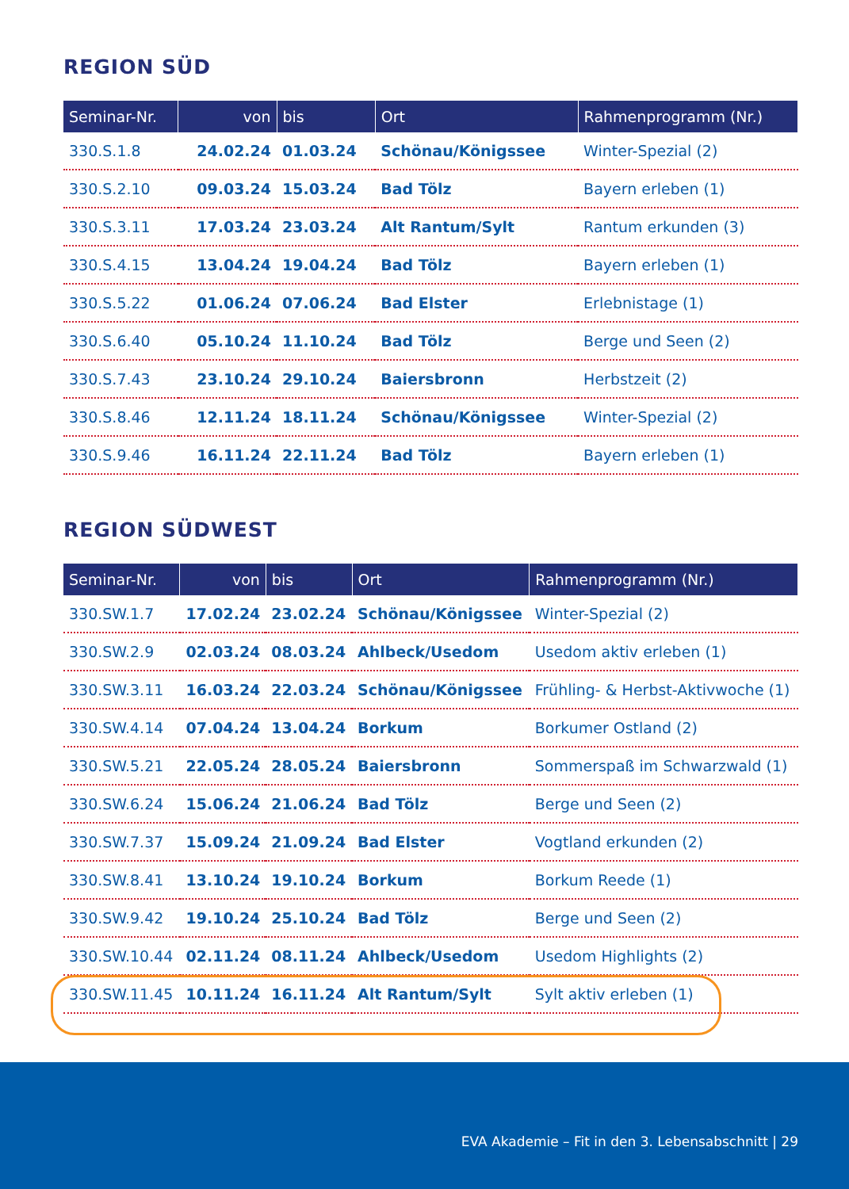REGION SÜD
| Seminar-Nr. | von | bis | Ort | Rahmenprogramm (Nr.) |
| --- | --- | --- | --- | --- |
| 330.S.1.8 | 24.02.24 | 01.03.24 | Schönau/Königssee | Winter-Spezial (2) |
| 330.S.2.10 | 09.03.24 | 15.03.24 | Bad Tölz | Bayern erleben (1) |
| 330.S.3.11 | 17.03.24 | 23.03.24 | Alt Rantum/Sylt | Rantum erkunden (3) |
| 330.S.4.15 | 13.04.24 | 19.04.24 | Bad Tölz | Bayern erleben (1) |
| 330.S.5.22 | 01.06.24 | 07.06.24 | Bad Elster | Erlebnistage (1) |
| 330.S.6.40 | 05.10.24 | 11.10.24 | Bad Tölz | Berge und Seen (2) |
| 330.S.7.43 | 23.10.24 | 29.10.24 | Baiersbronn | Herbstzeit (2) |
| 330.S.8.46 | 12.11.24 | 18.11.24 | Schönau/Königssee | Winter-Spezial (2) |
| 330.S.9.46 | 16.11.24 | 22.11.24 | Bad Tölz | Bayern erleben (1) |
REGION SÜDWEST
| Seminar-Nr. | von | bis | Ort | Rahmenprogramm (Nr.) |
| --- | --- | --- | --- | --- |
| 330.SW.1.7 | 17.02.24 | 23.02.24 | Schönau/Königssee | Winter-Spezial (2) |
| 330.SW.2.9 | 02.03.24 | 08.03.24 | Ahlbeck/Usedom | Usedom aktiv erleben (1) |
| 330.SW.3.11 | 16.03.24 | 22.03.24 | Schönau/Königssee | Frühling- & Herbst-Aktivwoche (1) |
| 330.SW.4.14 | 07.04.24 | 13.04.24 | Borkum | Borkumer Ostland (2) |
| 330.SW.5.21 | 22.05.24 | 28.05.24 | Baiersbronn | Sommerspaß im Schwarzwald (1) |
| 330.SW.6.24 | 15.06.24 | 21.06.24 | Bad Tölz | Berge und Seen (2) |
| 330.SW.7.37 | 15.09.24 | 21.09.24 | Bad Elster | Vogtland erkunden (2) |
| 330.SW.8.41 | 13.10.24 | 19.10.24 | Borkum | Borkum Reede (1) |
| 330.SW.9.42 | 19.10.24 | 25.10.24 | Bad Tölz | Berge und Seen (2) |
| 330.SW.10.44 | 02.11.24 | 08.11.24 | Ahlbeck/Usedom | Usedom Highlights (2) |
| 330.SW.11.45 | 10.11.24 | 16.11.24 | Alt Rantum/Sylt | Sylt aktiv erleben (1) |
EVA Akademie – Fit in den 3. Lebensabschnitt | 29